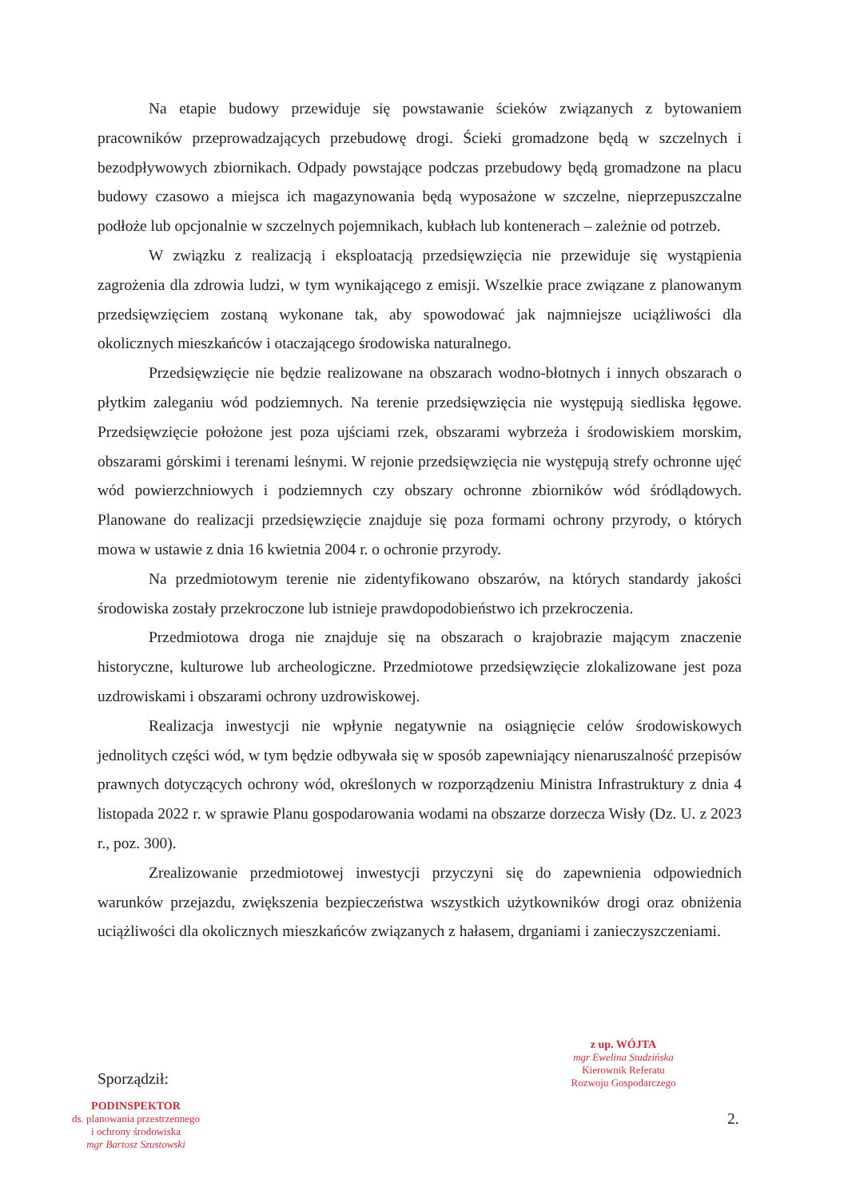Na etapie budowy przewiduje się powstawanie ścieków związanych z bytowaniem pracowników przeprowadzających przebudowę drogi. Ścieki gromadzone będą w szczelnych i bezodpływowych zbiornikach. Odpady powstające podczas przebudowy będą gromadzone na placu budowy czasowo a miejsca ich magazynowania będą wyposażone w szczelne, nieprzepuszczalne podłoże lub opcjonalnie w szczelnych pojemnikach, kubłach lub kontenerach – zależnie od potrzeb.
W związku z realizacją i eksploatacją przedsięwzięcia nie przewiduje się wystąpienia zagrożenia dla zdrowia ludzi, w tym wynikającego z emisji. Wszelkie prace związane z planowanym przedsięwzięciem zostaną wykonane tak, aby spowodować jak najmniejsze uciążliwości dla okolicznych mieszkańców i otaczającego środowiska naturalnego.
Przedsięwzięcie nie będzie realizowane na obszarach wodno-błotnych i innych obszarach o płytkim zaleganiu wód podziemnych. Na terenie przedsięwzięcia nie występują siedliska łęgowe. Przedsięwzięcie położone jest poza ujściami rzek, obszarami wybrzeża i środowiskiem morskim, obszarami górskimi i terenami leśnymi. W rejonie przedsięwzięcia nie występują strefy ochronne ujęć wód powierzchniowych i podziemnych czy obszary ochronne zbiorników wód śródlądowych. Planowane do realizacji przedsięwzięcie znajduje się poza formami ochrony przyrody, o których mowa w ustawie z dnia 16 kwietnia 2004 r. o ochronie przyrody.
Na przedmiotowym terenie nie zidentyfikowano obszarów, na których standardy jakości środowiska zostały przekroczone lub istnieje prawdopodobieństwo ich przekroczenia.
Przedmiotowa droga nie znajduje się na obszarach o krajobrazie mającym znaczenie historyczne, kulturowe lub archeologiczne. Przedmiotowe przedsięwzięcie zlokalizowane jest poza uzdrowiskami i obszarami ochrony uzdrowiskowej.
Realizacja inwestycji nie wpłynie negatywnie na osiągnięcie celów środowiskowych jednolitych części wód, w tym będzie odbywała się w sposób zapewniający nienaruszalność przepisów prawnych dotyczących ochrony wód, określonych w rozporządzeniu Ministra Infrastruktury z dnia 4 listopada 2022 r. w sprawie Planu gospodarowania wodami na obszarze dorzecza Wisły (Dz. U. z 2023 r., poz. 300).
Zrealizowanie przedmiotowej inwestycji przyczyni się do zapewnienia odpowiednich warunków przejazdu, zwiększenia bezpieczeństwa wszystkich użytkowników drogi oraz obniżenia uciążliwości dla okolicznych mieszkańców związanych z hałasem, drganiami i zanieczyszczeniami.
z up. WÓJTA
mgr Ewelina Studzińska
Kierownik Referatu
Rozwoju Gospodarczego
Sporządził:
2.
PODINSPEKTOR
ds. planowania przestrzennego
i ochrony środowiska
mgr Bartosz Szustowski